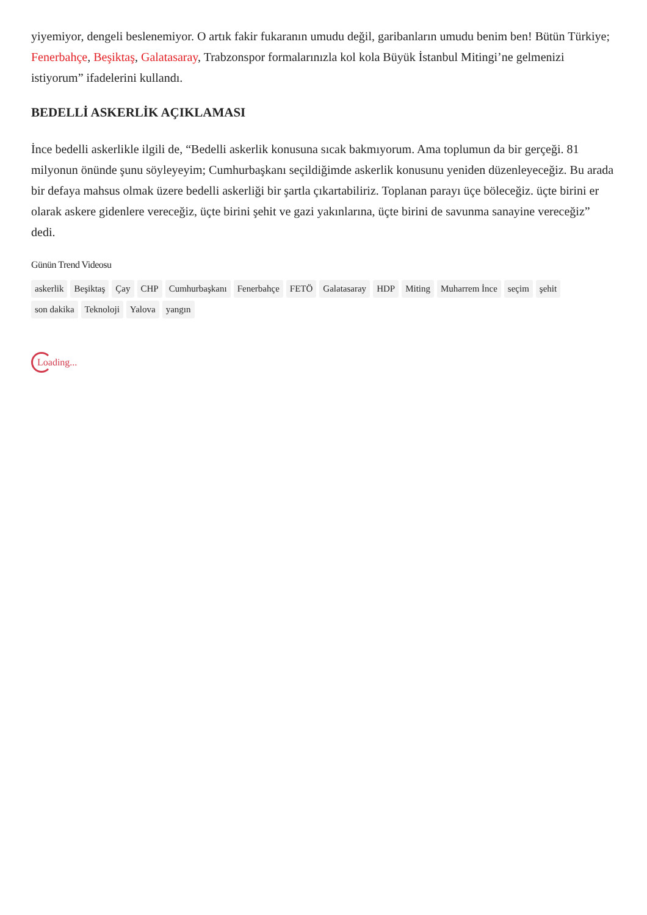yiyemiyor, dengeli beslenemiyor. O artık fakir fukaranın umudu değil, garibanların umudu benim ben! Bütün Türkiye; Fenerbahçe, Beşiktaş, Galatasaray, Trabzonspor formalarınızla kol kola Büyük İstanbul Mitingi’ne gelmenizi istiyorum” ifadelerini kullandı.
BEDELLİ ASKERLİK AÇIKLAMASI
İnce bedelli askerlikle ilgili de, “Bedelli askerlik konusuna sıcak bakmıyorum. Ama toplumun da bir gerçeği. 81 milyonun önünde şunu söyleyeyim; Cumhurbaşkanı seçildiğimde askerlik konusunu yeniden düzenleyeceğiz. Bu arada bir defaya mahsus olmak üzere bedelli askerliği bir şartla çıkartabiliriz. Toplanan parayı üçe böleceğiz. üçte birini er olarak askere gidenlere vereceğiz, üçte birini şehit ve gazi yakınlarına, üçte birini de savunma sanayine vereceğiz” dedi.
Günün Trend Videosu
askerlik Beşiktaş Çay CHP Cumhurbaşkanı Fenerbahçe FETÖ Galatasaray HDP Miting Muharrem İnce seçim şehit son dakika Teknoloji Yalova yangın
Loading...